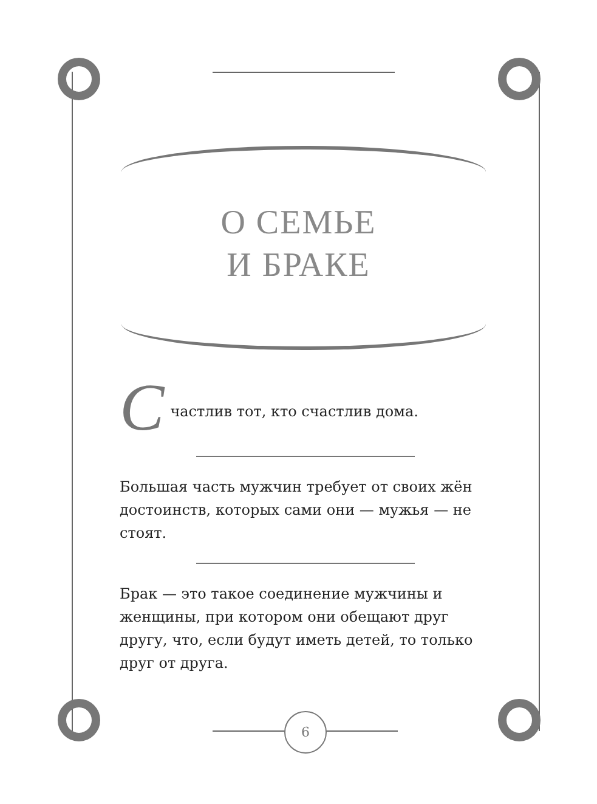О СЕМЬЕ
И БРАКЕ
С
частлив тот, кто счастлив дома.
Большая часть мужчин требует от своих жён достоинств, которых сами они — мужья — не стоят.
Брак — это такое соединение мужчины и женщины, при котором они обещают друг другу, что, если будут иметь детей, то только друг от друга.
6